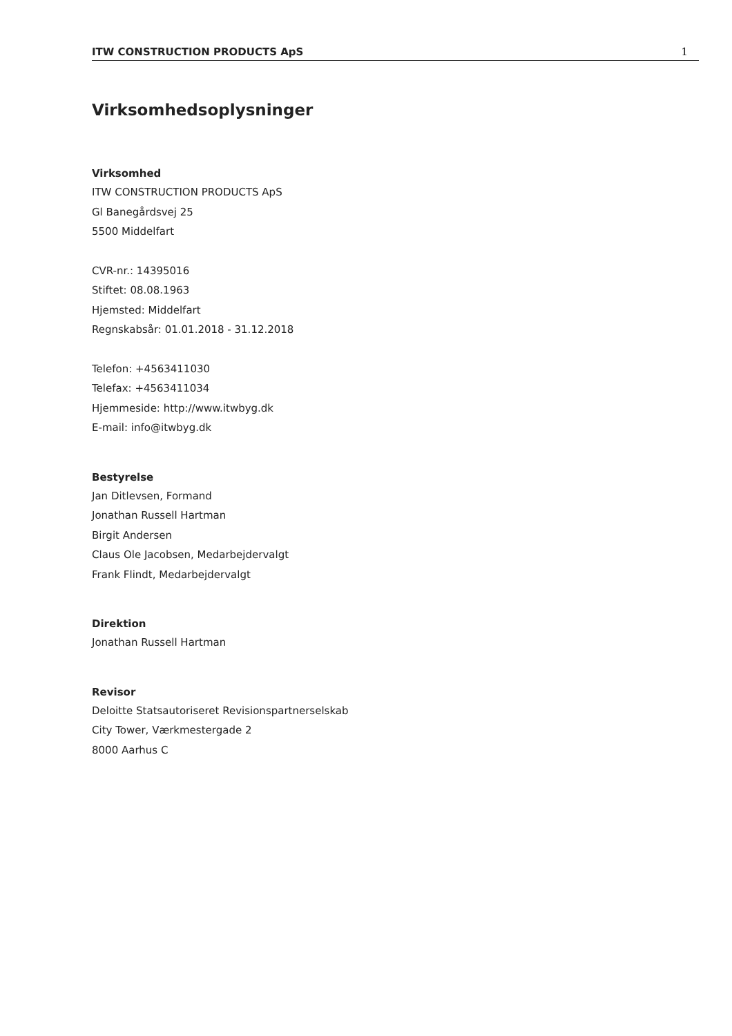ITW CONSTRUCTION PRODUCTS ApS 1
Virksomhedsoplysninger
Virksomhed
ITW CONSTRUCTION PRODUCTS ApS
Gl Banegårdsvej 25
5500 Middelfart
CVR-nr.: 14395016
Stiftet: 08.08.1963
Hjemsted: Middelfart
Regnskabsår: 01.01.2018 - 31.12.2018
Telefon: +4563411030
Telefax: +4563411034
Hjemmeside: http://www.itwbyg.dk
E-mail: info@itwbyg.dk
Bestyrelse
Jan Ditlevsen, Formand
Jonathan Russell Hartman
Birgit Andersen
Claus Ole Jacobsen, Medarbejdervalgt
Frank Flindt, Medarbejdervalgt
Direktion
Jonathan Russell Hartman
Revisor
Deloitte Statsautoriseret Revisionspartnerselskab
City Tower, Værkmestergade 2
8000 Aarhus C